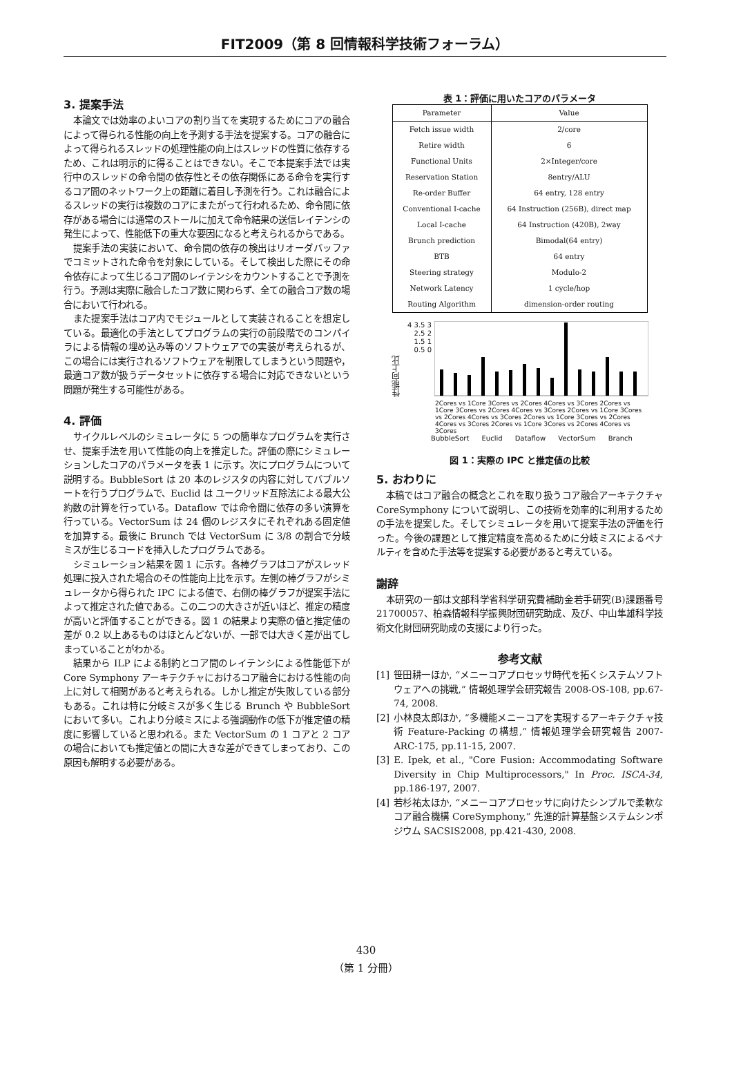FIT2009（第 8 回情報科学技術フォーラム）
3. 提案手法
本論文では効率のよいコアの割り当てを実現するためにコアの融合によって得られる性能の向上を予測する手法を提案する。コアの融合によって得られるスレッドの処理性能の向上はスレッドの性質に依存するため、これは明示的に得ることはできない。そこで本提案手法では実行中のスレッドの命令間の依存性とその依存関係にある命令を実行するコア間のネットワーク上の距離に着目し予測を行う。これは融合によるスレッドの実行は複数のコアにまたがって行われるため、命令間に依存がある場合には通常のストールに加えて命令結果の送信レイテンシの発生によって、性能低下の重大な要因になると考えられるからである。
提案手法の実装において、命令間の依存の検出はリオーダバッファでコミットされた命令を対象にしている。そして検出した際にその命令依存によって生じるコア間のレイテンシをカウントすることで予測を行う。予測は実際に融合したコア数に関わらず、全ての融合コア数の場合において行われる。
また提案手法はコア内でモジュールとして実装されることを想定している。最適化の手法としてプログラムの実行の前段階でのコンパイラによる情報の埋め込み等のソフトウェアでの実装が考えられるが、この場合には実行されるソフトウェアを制限してしまうという問題や，最適コア数が扱うデータセットに依存する場合に対応できないという問題が発生する可能性がある。
4. 評価
サイクルレベルのシミュレータに 5 つの簡単なプログラムを実行させ、提案手法を用いて性能の向上を推定した。評価の際にシミュレーションしたコアのパラメータを表 1 に示す。次にプログラムについて説明する。BubbleSort は 20 本のレジスタの内容に対してバブルソートを行うプログラムで、Euclid は ユークリッド互除法による最大公約数の計算を行っている。Dataflow では命令間に依存の多い演算を行っている。VectorSum は 24 個のレジスタにそれぞれある固定値を加算する。最後に Brunch では VectorSum に 3/8 の割合で分岐ミスが生じるコードを挿入したプログラムである。
シミュレーション結果を図 1 に示す。各棒グラフはコアがスレッド処理に投入された場合のその性能向上比を示す。左側の棒グラフがシミュレータから得られた IPC による値で、右側の棒グラフが提案手法によって推定された値である。この二つの大きさが近いほど、推定の精度が高いと評価することができる。図 1 の結果より実際の値と推定値の差が 0.2 以上あるものはほとんどないが、一部では大きく差が出てしまっていることがわかる。
結果から ILP による制約とコア間のレイテンシによる性能低下が Core Symphony アーキテクチャにおけるコア融合における性能の向上に対して相関があると考えられる。しかし推定が失敗している部分もある。これは特に分岐ミスが多く生じる Brunch や BubbleSort において多い。これより分岐ミスによる強調動作の低下が推定値の精度に影響していると思われる。また VectorSum の 1 コアと 2 コアの場合においても推定値との間に大きな差ができてしまっており、この原因も解明する必要がある。
表 1：評価に用いたコアのパラメータ
| Parameter | Value |
| --- | --- |
| Fetch issue width | 2/core |
| Retire width | 6 |
| Functional Units | 2×Integer/core |
| Reservation Station | 8entry/ALU |
| Re-order Buffer | 64 entry, 128 entry |
| Conventional I-cache | 64 Instruction (256B), direct map |
| Local I-cache | 64 Instruction (420B), 2way |
| Brunch prediction | Bimodal(64 entry) |
| BTB | 64 entry |
| Steering strategy | Modulo-2 |
| Network Latency | 1 cycle/hop |
| Routing Algorithm | dimension-order routing |
性能向上比
4 3.5 3 2.5 2 1.5 1 0.5 0
2Cores vs 1Core 3Cores vs 2Cores 4Cores vs 3Cores 2Cores vs 1Core 3Cores vs 2Cores 4Cores vs 3Cores 2Cores vs 1Core 3Cores vs 2Cores 4Cores vs 3Cores 2Cores vs 1Core 3Cores vs 2Cores 4Cores vs 3Cores 2Cores vs 1Core 3Cores vs 2Cores 4Cores vs 3Cores
BubbleSort Euclid Dataflow VectorSum Branch
図 1：実際の IPC と推定値の比較
5. おわりに
本稿ではコア融合の概念とこれを取り扱うコア融合アーキテクチャ CoreSymphony について説明し、この技術を効率的に利用するための手法を提案した。そしてシミュレータを用いて提案手法の評価を行った。今後の課題として推定精度を高めるために分岐ミスによるペナルティを含めた手法等を提案する必要があると考えている。
謝辞
本研究の一部は文部科学省科学研究費補助金若手研究(B)課題番号 21700057、柏森情報科学振興財団研究助成、及び、中山隼雄科学技術文化財団研究助成の支援により行った。
参考文献
[1] 笹田耕一ほか, “メニーコアプロセッサ時代を拓くシステムソフトウェアへの挑戦,” 情報処理学会研究報告 2008-OS-108, pp.67-74, 2008.
[2] 小林良太郎ほか, “多機能メニーコアを実現するアーキテクチャ技術 Feature-Packing の構想,” 情報処理学会研究報告 2007-ARC-175, pp.11-15, 2007.
[3] E. Ipek, et al., "Core Fusion: Accommodating Software Diversity in Chip Multiprocessors," In Proc. ISCA-34, pp.186-197, 2007.
[4] 若杉祐太ほか, “メニーコアプロセッサに向けたシンプルで柔軟なコア融合機構 CoreSymphony,” 先進的計算基盤システムシンポジウム SACSIS2008, pp.421-430, 2008.
430
（第 1 分冊）